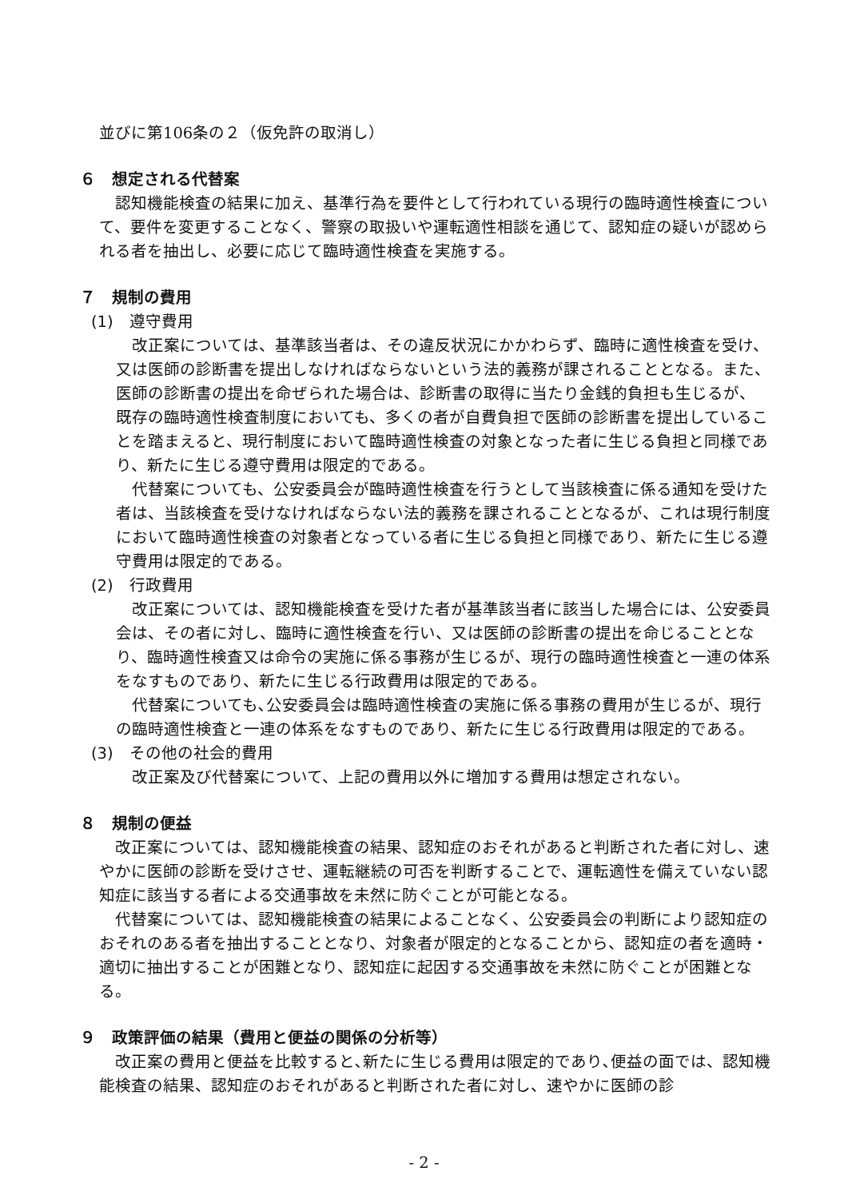並びに第106条の２（仮免許の取消し）
６　想定される代替案
認知機能検査の結果に加え、基準行為を要件として行われている現行の臨時適性検査について、要件を変更することなく、警察の取扱いや運転適性相談を通じて、認知症の疑いが認められる者を抽出し、必要に応じて臨時適性検査を実施する。
７　規制の費用
(1)　遵守費用
改正案については、基準該当者は、その違反状況にかかわらず、臨時に適性検査を受け、又は医師の診断書を提出しなければならないという法的義務が課されることとなる。また、医師の診断書の提出を命ぜられた場合は、診断書の取得に当たり金銭的負担も生じるが、既存の臨時適性検査制度においても、多くの者が自費負担で医師の診断書を提出していることを踏まえると、現行制度において臨時適性検査の対象となった者に生じる負担と同様であり、新たに生じる遵守費用は限定的である。
代替案についても、公安委員会が臨時適性検査を行うとして当該検査に係る通知を受けた者は、当該検査を受けなければならない法的義務を課されることとなるが、これは現行制度において臨時適性検査の対象者となっている者に生じる負担と同様であり、新たに生じる遵守費用は限定的である。
(2)　行政費用
改正案については、認知機能検査を受けた者が基準該当者に該当した場合には、公安委員会は、その者に対し、臨時に適性検査を行い、又は医師の診断書の提出を命じることとなり、臨時適性検査又は命令の実施に係る事務が生じるが、現行の臨時適性検査と一連の体系をなすものであり、新たに生じる行政費用は限定的である。
代替案についても､公安委員会は臨時適性検査の実施に係る事務の費用が生じるが、現行の臨時適性検査と一連の体系をなすものであり、新たに生じる行政費用は限定的である。
(3)　その他の社会的費用
改正案及び代替案について、上記の費用以外に増加する費用は想定されない。
８　規制の便益
改正案については、認知機能検査の結果、認知症のおそれがあると判断された者に対し、速やかに医師の診断を受けさせ、運転継続の可否を判断することで、運転適性を備えていない認知症に該当する者による交通事故を未然に防ぐことが可能となる。
代替案については、認知機能検査の結果によることなく、公安委員会の判断により認知症のおそれのある者を抽出することとなり、対象者が限定的となることから、認知症の者を適時・適切に抽出することが困難となり、認知症に起因する交通事故を未然に防ぐことが困難となる。
９　政策評価の結果（費用と便益の関係の分析等）
改正案の費用と便益を比較すると､新たに生じる費用は限定的であり､便益の面では、認知機能検査の結果、認知症のおそれがあると判断された者に対し、速やかに医師の診
- 2 -